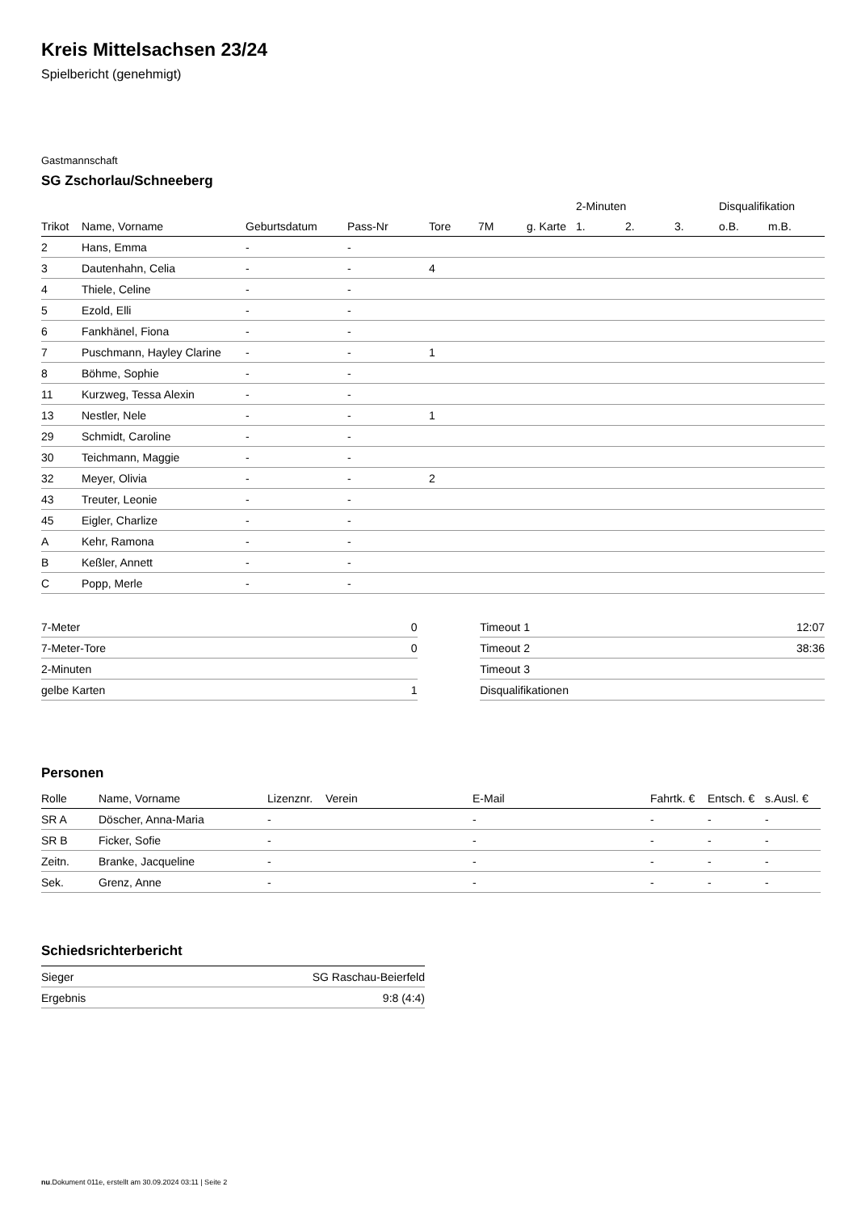Kreis Mittelsachsen 23/24
Spielbericht (genehmigt)
Gastmannschaft
SG Zschorlau/Schneeberg
| | | | | | | | 2-Minuten | | | Disqualifikation | |
| --- | --- | --- | --- | --- | --- | --- | --- | --- | --- | --- | --- |
| Trikot | Name, Vorname | Geburtsdatum | Pass-Nr | Tore | 7M | g. Karte | 1. | 2. | 3. | o.B. | m.B. |
| 2 | Hans, Emma | - | - | | | | | | | | |
| 3 | Dautenhahn, Celia | - | - | 4 | | | | | | | |
| 4 | Thiele, Celine | - | - | | | | | | | | |
| 5 | Ezold, Elli | - | - | | | | | | | | |
| 6 | Fankhänel, Fiona | - | - | | | | | | | | |
| 7 | Puschmann, Hayley Clarine | - | - | 1 | | | | | | | |
| 8 | Böhme, Sophie | - | - | | | | | | | | |
| 11 | Kurzweg, Tessa Alexin | - | - | | | | | | | | |
| 13 | Nestler, Nele | - | - | 1 | | | | | | | |
| 29 | Schmidt, Caroline | - | - | | | | | | | | |
| 30 | Teichmann, Maggie | - | - | | | | | | | | |
| 32 | Meyer, Olivia | - | - | 2 | | | | | | | |
| 43 | Treuter, Leonie | - | - | | | | | | | | |
| 45 | Eigler, Charlize | - | - | | | | | | | | |
| A | Kehr, Ramona | - | - | | | | | | | | |
| B | Keßler, Annett | - | - | | | | | | | | |
| C | Popp, Merle | - | - | | | | | | | | |
| 7-Meter | 0 |
| 7-Meter-Tore | 0 |
| 2-Minuten | |
| gelbe Karten | 1 |
| Timeout 1 | 12:07 |
| Timeout 2 | 38:36 |
| Timeout 3 | |
| Disqualifikationen | |
Personen
| Rolle | Name, Vorname | Lizenznr. | Verein | E-Mail | Fahrtk. € | Entsch. € | s.Ausl. € |
| --- | --- | --- | --- | --- | --- | --- | --- |
| SR A | Döscher, Anna-Maria | - | | - | - | - | - |
| SR B | Ficker, Sofie | - | | - | - | - | - |
| Zeitn. | Branke, Jacqueline | - | | - | - | - | - |
| Sek. | Grenz, Anne | - | | - | - | - | - |
Schiedsrichterbericht
| Sieger | SG Raschau-Beierfeld |
| Ergebnis | 9:8 (4:4) |
nu.Dokument 011e, erstellt am 30.09.2024 03:11 | Seite 2